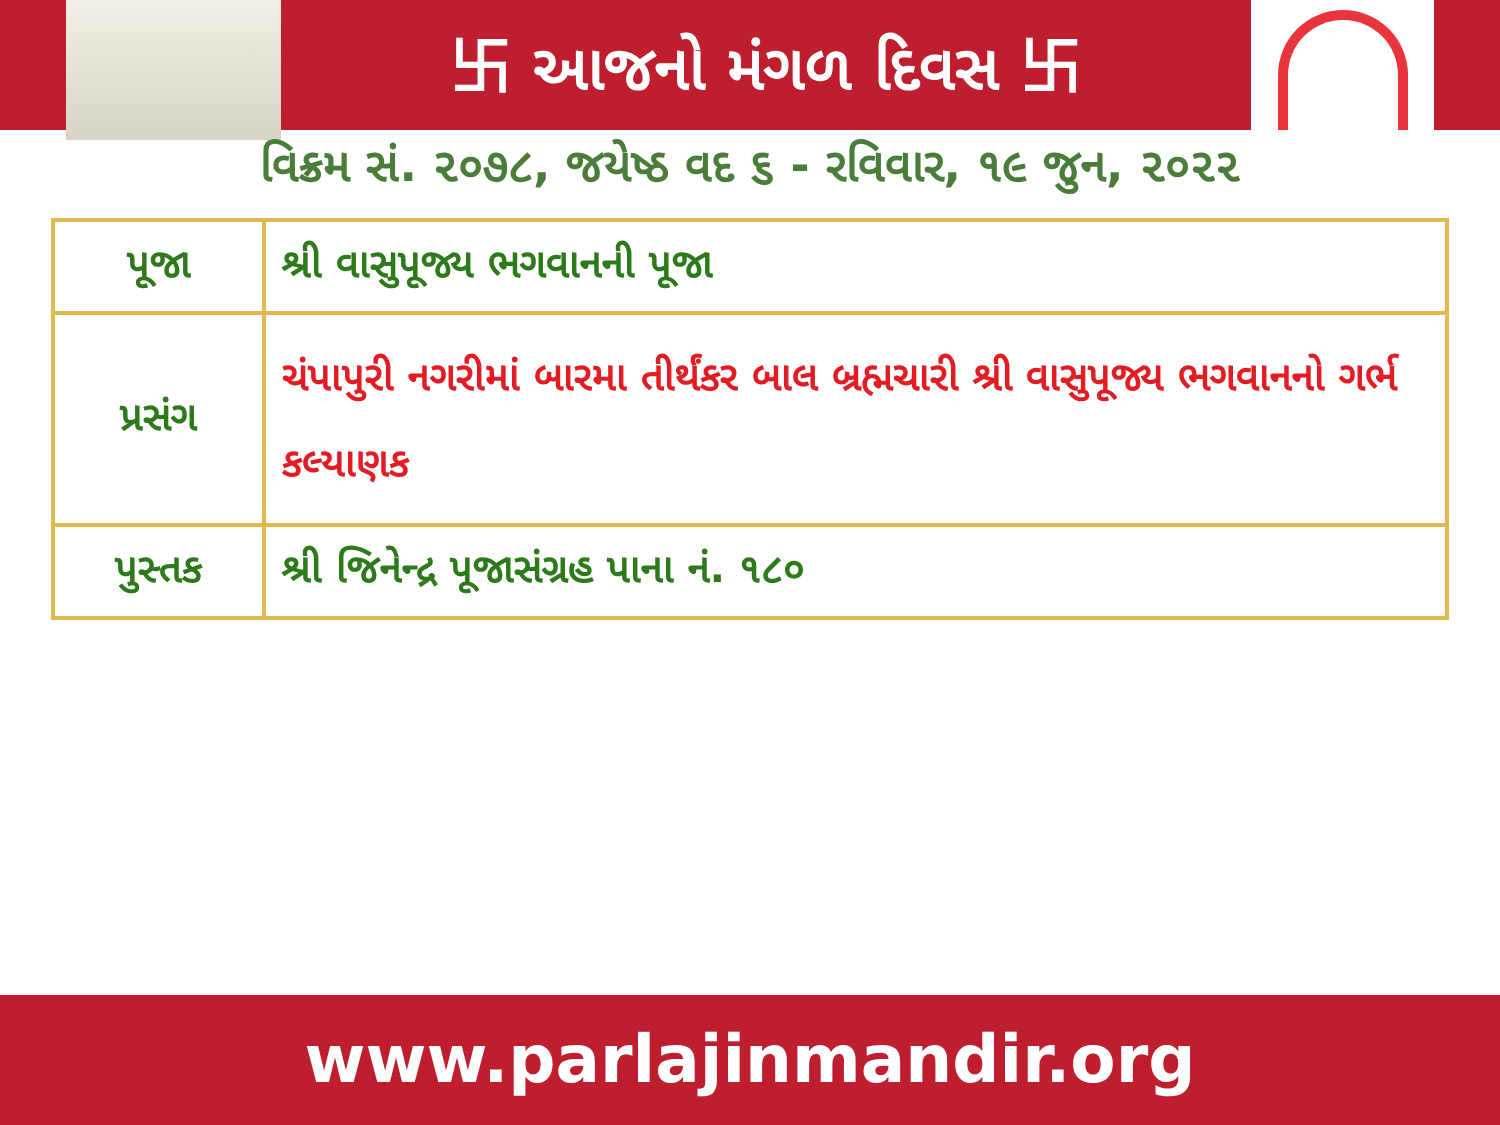卐 આજનો મંગળ દિવસ 卐
વિક્રમ સં. ૨૦૭૮, જયેષ્ઠ વદ ૬ - રવિવાર, ૧૯ જુન, ૨૦૨૨
| પૂજા | શ્રી વાસુપૂજ્ય ભગવાનની પૂજા |
| પ્રસંગ | ચંપાપુરી નગરીમાં બારમા તીર્થંકર બાલ બ્રહ્મચારી શ્રી વાસુપૂજ્ય ભગવાનનો ગર્ભ કલ્યાણક |
| પુસ્તક | શ્રી જિનેન્દ્ર પૂજાસંગ્રહ પાના નં. ૧૮૦ |
www.parlajinmandir.org